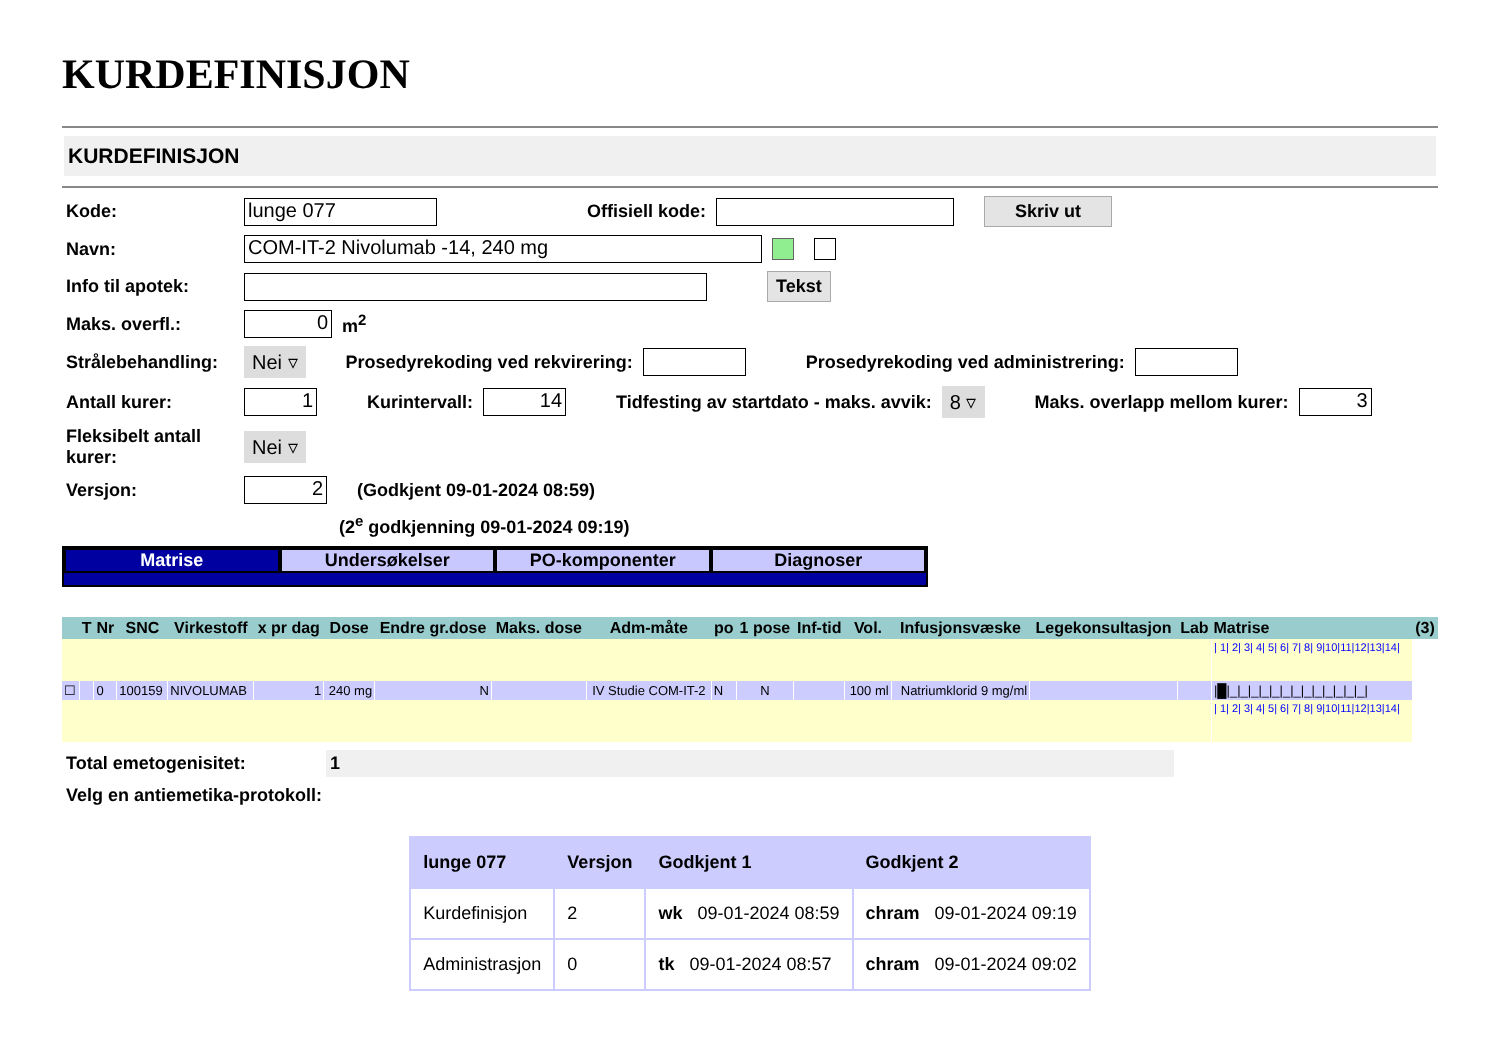KURDEFINISJON
KURDEFINISJON
Kode: lunge 077 Offisiell kode: Skriv ut
Navn: COM-IT-2 Nivolumab -14, 240 mg
Info til apotek: Tekst
Maks. overfl.: 0 m<sup>2</sup>
Strålebehandling: Nei ▿ Prosedyrekoding ved rekvirering: Prosedyrekoding ved administrering:
Antall kurer: 1 Kurintervall: 14 Tidfesting av startdato - maks. avvik: 8 ▿ Maks. overlapp mellom kurer: 3
Fleksibelt antall kurer: Nei ▿
Versjon: 2 (Godkjent 09-01-2024 08:59)
(2<sup>e</sup> godkjenning 09-01-2024 09:19)
Matrise Undersøkelser PO-komponenter Diagnoser
| | T | Nr | SNC | Virkestoff | x pr dag | Dose | Endre gr.dose | Maks. dose | Adm-måte | po | 1 pose | Inf-tid | Vol. | Infusjonsvæske | Legekonsultasjon | Lab | Matrise | (3) |
| --- | --- | --- | --- | --- | --- | --- | --- | --- | --- | --- | --- | --- | --- | --- | --- | --- | --- | --- |
| | | | | | | | | | | | | | | | | | / 1/ 2/ 3/ 4/ 5/ 6/ 7/ 8/ 9/10/11/12/13/14/ | |
| ☐ | | 0 | 100159 | NIVOLUMAB | 1 | 240 mg | N | | IV Studie COM-IT-2 | N | N | | 100 ml | Natriumklorid 9 mg/ml | | | /█/_/_/_/_/_/_/_/_/_/_/_/_/_/ | |
| | | | | | | | | | | | | | | | | | / 1/ 2/ 3/ 4/ 5/ 6/ 7/ 8/ 9/10/11/12/13/14/ | |
Total emetogenisitet: 1
Velg en antiemetika-protokoll:
| lunge 077 | Versjon | Godkjent 1 | Godkjent 2 |
| --- | --- | --- | --- |
| Kurdefinisjon | 2 | wk 09-01-2024 08:59 | chram 09-01-2024 09:19 |
| Administrasjon | 0 | tk 09-01-2024 08:57 | chram 09-01-2024 09:02 |